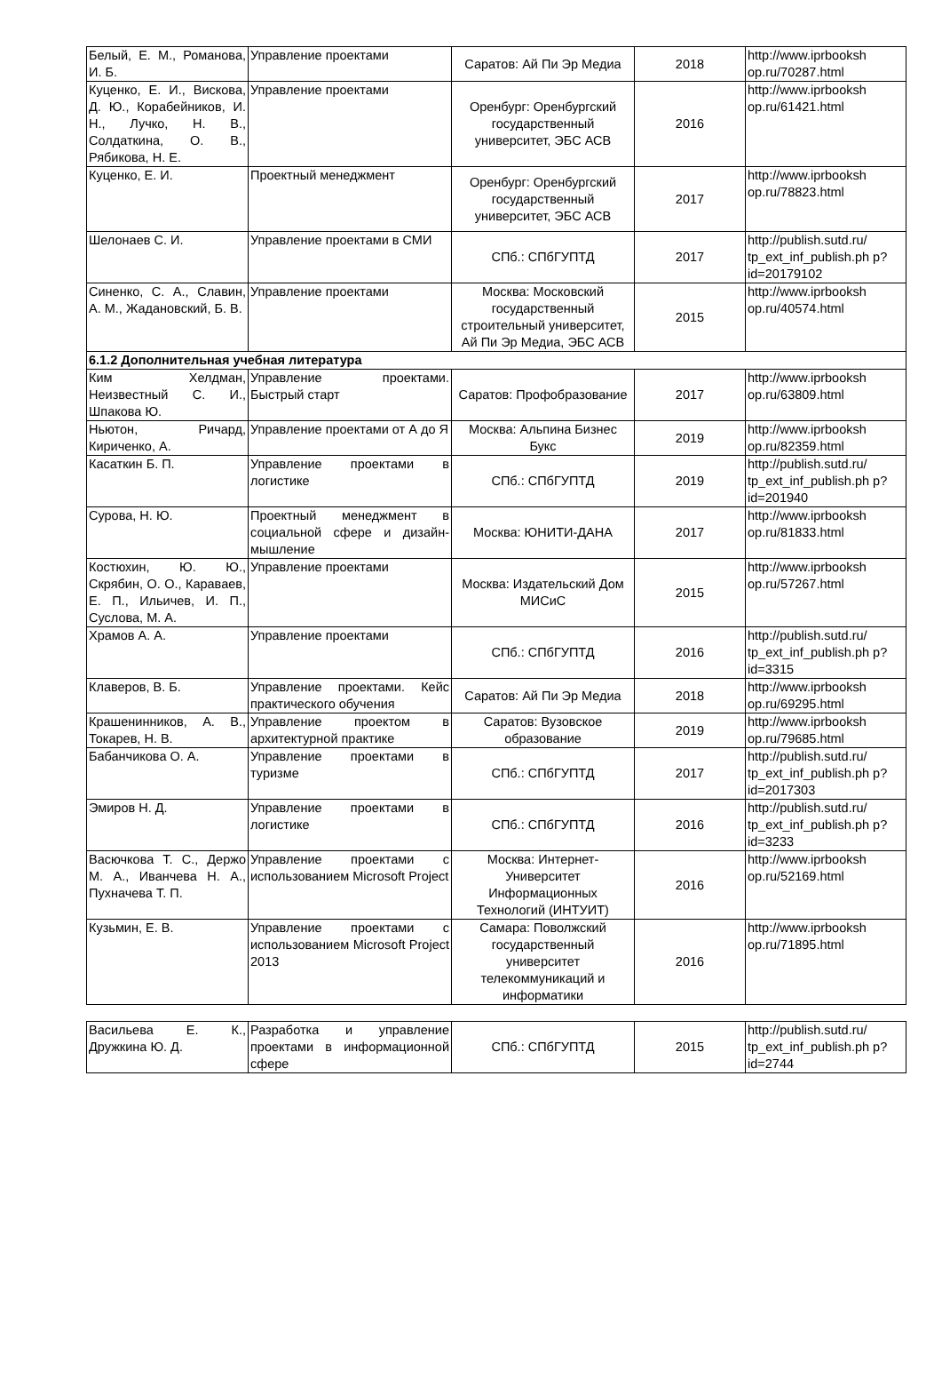| Белый, Е. М., Романова, И. Б. | Управление проектами | Саратов: Ай Пи Эр Медиа | 2018 | http://www.iprbooksh op.ru/70287.html |
| Куценко, Е. И., Вискова, Д. Ю., Корабейников, И. Н., Лучко, Н. В., Солдаткина, О. В., Рябикова, Н. Е. | Управление проектами | Оренбург: Оренбургский государственный университет, ЭБС АСВ | 2016 | http://www.iprbooksh op.ru/61421.html |
| Куценко, Е. И. | Проектный менеджмент | Оренбург: Оренбургский государственный университет, ЭБС АСВ | 2017 | http://www.iprbooksh op.ru/78823.html |
| Шелонаев С. И. | Управление проектами в СМИ | СПб.: СПбГУПТД | 2017 | http://publish.sutd.ru/ tp_ext_inf_publish.ph p?id=20179102 |
| Синенко, С. А., Славин, А. М., Жадановский, Б. В. | Управление проектами | Москва: Московский государственный строительный университет, Ай Пи Эр Медиа, ЭБС АСВ | 2015 | http://www.iprbooksh op.ru/40574.html |
| 6.1.2 Дополнительная учебная литература | | | | |
| Ким Хелдман, Неизвестный С. И., Шпакова Ю. | Управление проектами. Быстрый старт | Саратов: Профобразование | 2017 | http://www.iprbooksh op.ru/63809.html |
| Ньютон, Ричард, Кириченко, А. | Управление проектами от А до Я | Москва: Альпина Бизнес Букс | 2019 | http://www.iprbooksh op.ru/82359.html |
| Касаткин Б. П. | Управление проектами в логистике | СПб.: СПбГУПТД | 2019 | http://publish.sutd.ru/ tp_ext_inf_publish.ph p?id=201940 |
| Сурова, Н. Ю. | Проектный менеджмент в социальной сфере и дизайн-мышление | Москва: ЮНИТИ-ДАНА | 2017 | http://www.iprbooksh op.ru/81833.html |
| Костюхин, Ю. Ю., Скрябин, О. О., Караваев, Е. П., Ильичев, И. П., Суслова, М. А. | Управление проектами | Москва: Издательский Дом МИСиС | 2015 | http://www.iprbooksh op.ru/57267.html |
| Храмов А. А. | Управление проектами | СПб.: СПбГУПТД | 2016 | http://publish.sutd.ru/ tp_ext_inf_publish.ph p?id=3315 |
| Клаверов, В. Б. | Управление проектами. Кейс практического обучения | Саратов: Ай Пи Эр Медиа | 2018 | http://www.iprbooksh op.ru/69295.html |
| Крашенинников, А. В., Токарев, Н. В. | Управление проектом в архитектурной практике | Саратов: Вузовское образование | 2019 | http://www.iprbooksh op.ru/79685.html |
| Бабанчикова О. А. | Управление проектами в туризме | СПб.: СПбГУПТД | 2017 | http://publish.sutd.ru/ tp_ext_inf_publish.ph p?id=2017303 |
| Эмиров Н. Д. | Управление проектами в логистике | СПб.: СПбГУПТД | 2016 | http://publish.sutd.ru/ tp_ext_inf_publish.ph p?id=3233 |
| Васючкова Т. С., Держо М. А., Иванчева Н. А., Пухначева Т. П. | Управление проектами с использованием Microsoft Project | Москва: Интернет-Университет Информационных Технологий (ИНТУИТ) | 2016 | http://www.iprbooksh op.ru/52169.html |
| Кузьмин, Е. В. | Управление проектами с использованием Microsoft Project 2013 | Самара: Поволжский государственный университет телекоммуникаций и информатики | 2016 | http://www.iprbooksh op.ru/71895.html |
| Васильева Е. К., Дружкина Ю. Д. | Разработка и управление проектами в информационной сфере | СПб.: СПбГУПТД | 2015 | http://publish.sutd.ru/ tp_ext_inf_publish.ph p?id=2744 |